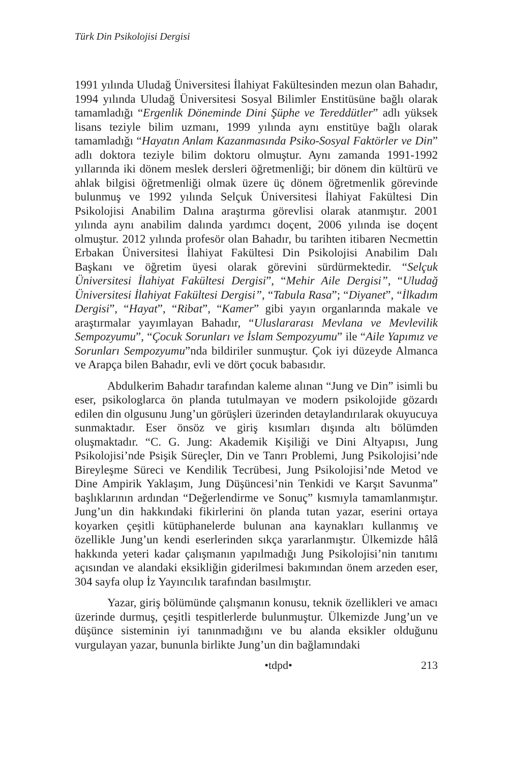Türk Din Psikolojisi Dergisi
1991 yılında Uludağ Üniversitesi İlahiyat Fakültesinden mezun olan Bahadır, 1994 yılında Uludağ Üniversitesi Sosyal Bilimler Enstitüsüne bağlı olarak tamamladığı “Ergenlik Döneminde Dini Şüphe ve Tereddütler” adlı yüksek lisans teziyle bilim uzmanı, 1999 yılında aynı enstitüye bağlı olarak tamamladığı “Hayatın Anlam Kazanmasında Psiko-Sosyal Faktörler ve Din” adlı doktora teziyle bilim doktoru olmuştur. Aynı zamanda 1991-1992 yıllarında iki dönem meslek dersleri öğretmenliği; bir dönem din kültürü ve ahlak bilgisi öğretmenliği olmak üzere üç dönem öğretmenlik görevinde bulunmuş ve 1992 yılında Selçuk Üniversitesi İlahiyat Fakültesi Din Psikolojisi Anabilim Dalına araştırma görevlisi olarak atanmıştır. 2001 yılında aynı anabilim dalında yardımcı doçent, 2006 yılında ise doçent olmuştur. 2012 yılında profesör olan Bahadır, bu tarihten itibaren Necmettin Erbakan Üniversitesi İlahiyat Fakültesi Din Psikolojisi Anabilim Dalı Başkanı ve öğretim üyesi olarak görevini sürdürmektedir. “Selçuk Üniversitesi İlahiyat Fakültesi Dergisi”, “Mehir Aile Dergisi”, “Uludağ Üniversitesi İlahiyat Fakültesi Dergisi”, “Tabula Rasa”; “Diyanet”, “İlkadım Dergisi”, “Hayat”, “Ribat”, “Kamer” gibi yayın organlarında makale ve araştırmalar yayımlayan Bahadır, “Uluslararası Mevlana ve Mevlevilik Sempozyumu”, “Çocuk Sorunları ve İslam Sempozyumu” ile “Aile Yapımız ve Sorunları Sempozyumu”nda bildiriler sunmuştur. Çok iyi düzeyde Almanca ve Arapça bilen Bahadır, evli ve dört çocuk babasıdır.
Abdulkerim Bahadır tarafından kaleme alınan “Jung ve Din” isimli bu eser, psikologlarca ön planda tutulmayan ve modern psikolojide gözardı edilen din olgusunu Jung’un görüşleri üzerinden detaylandırılarak okuyucuya sunmaktadır. Eser önsöz ve giriş kısımları dışında altı bölümden oluşmaktadır. “C. G. Jung: Akademik Kişiliği ve Dini Altyapısı, Jung Psikolojisi’nde Psişik Süreçler, Din ve Tanrı Problemi, Jung Psikolojisi’nde Bireyleşme Süreci ve Kendilik Tecrübesi, Jung Psikolojisi’nde Metod ve Dine Ampirik Yaklaşım, Jung Düşüncesi’nin Tenkidi ve Karşıt Savunma” başlıklarının ardından “Değerlendirme ve Sonuç” kısmıyla tamamlanmıştır. Jung’un din hakkındaki fikirlerini ön planda tutan yazar, eserini ortaya koyarken çeşitli kütüphanelerde bulunan ana kaynakları kullanmış ve özellikle Jung’un kendi eserlerinden sıkça yararlanmıştır. Ülkemizde hâlâ hakkında yeteri kadar çalışmanın yapılmadığı Jung Psikolojisi’nin tanıtımı açısından ve alandaki eksikliğin giderilmesi bakımından önem arzeden eser, 304 sayfa olup İz Yayıncılık tarafından basılmıştır.
Yazar, giriş bölümünde çalışmanın konusu, teknik özellikleri ve amacı üzerinde durmuş, çeşitli tespitlerlerde bulunmuştur. Ülkemizde Jung’un ve düşünce sisteminin iyi tanınmadığını ve bu alanda eksikler olduğunu vurgulayan yazar, bununla birlikte Jung’un din bağlamındaki
•tdpd• 213